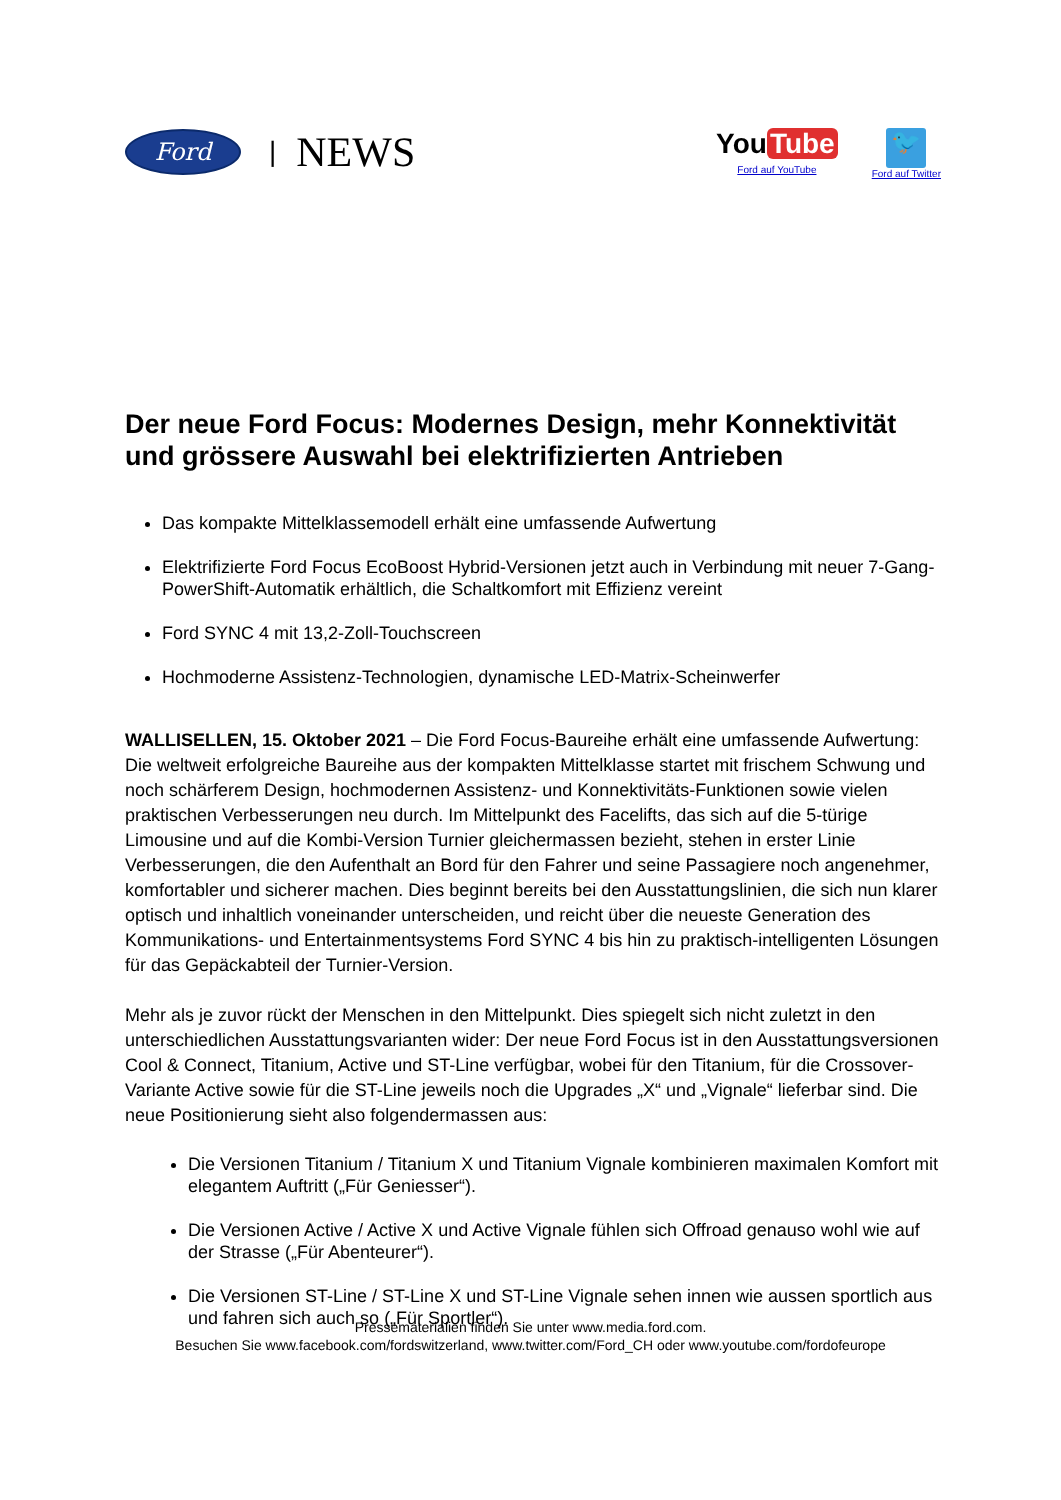Ford
| NEWS
You Tube
Ford auf YouTube
🐦
Ford auf Twitter
Der neue Ford Focus: Modernes Design, mehr Konnektivität und grössere Auswahl bei elektrifizierten Antrieben
Das kompakte Mittelklassemodell erhält eine umfassende Aufwertung
Elektrifizierte Ford Focus EcoBoost Hybrid-Versionen jetzt auch in Verbindung mit neuer 7-Gang-PowerShift-Automatik erhältlich, die Schaltkomfort mit Effizienz vereint
Ford SYNC 4 mit 13,2-Zoll-Touchscreen
Hochmoderne Assistenz-Technologien, dynamische LED-Matrix-Scheinwerfer
WALLISELLEN, 15. Oktober 2021 – Die Ford Focus-Baureihe erhält eine umfassende Aufwertung: Die weltweit erfolgreiche Baureihe aus der kompakten Mittelklasse startet mit frischem Schwung und noch schärferem Design, hochmodernen Assistenz- und Konnektivitäts-Funktionen sowie vielen praktischen Verbesserungen neu durch. Im Mittelpunkt des Facelifts, das sich auf die 5-türige Limousine und auf die Kombi-Version Turnier gleichermassen bezieht, stehen in erster Linie Verbesserungen, die den Aufenthalt an Bord für den Fahrer und seine Passagiere noch angenehmer, komfortabler und sicherer machen. Dies beginnt bereits bei den Ausstattungslinien, die sich nun klarer optisch und inhaltlich voneinander unterscheiden, und reicht über die neueste Generation des Kommunikations- und Entertainmentsystems Ford SYNC 4 bis hin zu praktisch-intelligenten Lösungen für das Gepäckabteil der Turnier-Version.
Mehr als je zuvor rückt der Menschen in den Mittelpunkt. Dies spiegelt sich nicht zuletzt in den unterschiedlichen Ausstattungsvarianten wider: Der neue Ford Focus ist in den Ausstattungsversionen Cool & Connect, Titanium, Active und ST-Line verfügbar, wobei für den Titanium, für die Crossover-Variante Active sowie für die ST-Line jeweils noch die Upgrades „X“ und „Vignale“ lieferbar sind. Die neue Positionierung sieht also folgendermassen aus:
Die Versionen Titanium / Titanium X und Titanium Vignale kombinieren maximalen Komfort mit elegantem Auftritt („Für Geniesser“).
Die Versionen Active / Active X und Active Vignale fühlen sich Offroad genauso wohl wie auf der Strasse („Für Abenteurer“).
Die Versionen ST-Line / ST-Line X und ST-Line Vignale sehen innen wie aussen sportlich aus und fahren sich auch so („Für Sportler“).
Pressematerialien finden Sie unter www.media.ford.com.
Besuchen Sie www.facebook.com/fordswitzerland, www.twitter.com/Ford_CH oder www.youtube.com/fordofeurope